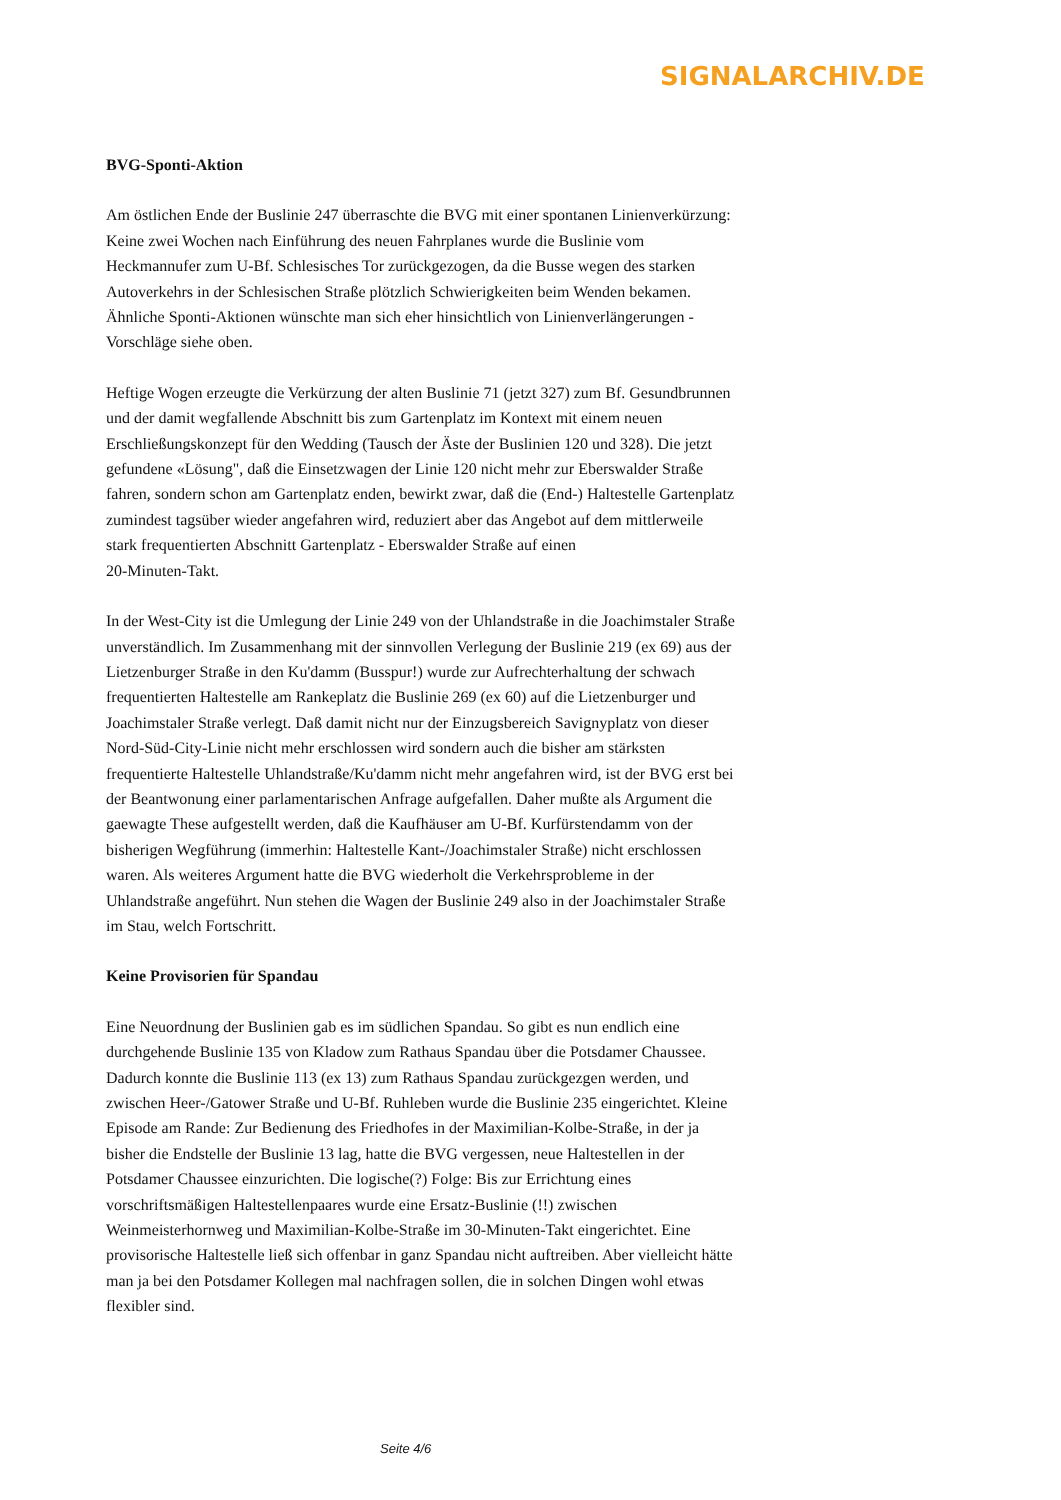SIGNALARCHIV.DE
BVG-Sponti-Aktion
Am östlichen Ende der Buslinie 247 überraschte die BVG mit einer spontanen Linienverkürzung: Keine zwei Wochen nach Einführung des neuen Fahrplanes wurde die Buslinie vom Heckmannufer zum U-Bf. Schlesisches Tor zurückgezogen, da die Busse wegen des starken Autoverkehrs in der Schlesischen Straße plötzlich Schwierigkeiten beim Wenden bekamen. Ähnliche Sponti-Aktionen wünschte man sich eher hinsichtlich von Linienverlängerungen - Vorschläge siehe oben.
Heftige Wogen erzeugte die Verkürzung der alten Buslinie 71 (jetzt 327) zum Bf. Gesundbrunnen und der damit wegfallende Abschnitt bis zum Gartenplatz im Kontext mit einem neuen Erschließungskonzept für den Wedding (Tausch der Äste der Buslinien 120 und 328). Die jetzt gefundene «Lösung", daß die Einsetzwagen der Linie 120 nicht mehr zur Eberswalder Straße fahren, sondern schon am Gartenplatz enden, bewirkt zwar, daß die (End-) Haltestelle Gartenplatz zumindest tagsüber wieder angefahren wird, reduziert aber das Angebot auf dem mittlerweile stark frequentierten Abschnitt Gartenplatz - Eberswalder Straße auf einen
20-Minuten-Takt.
In der West-City ist die Umlegung der Linie 249 von der Uhlandstraße in die Joachimstaler Straße unverständlich. Im Zusammenhang mit der sinnvollen Verlegung der Buslinie 219 (ex 69) aus der Lietzenburger Straße in den Ku'damm (Busspur!) wurde zur Aufrechterhaltung der schwach frequentierten Haltestelle am Rankeplatz die Buslinie 269 (ex 60) auf die Lietzenburger und Joachimstaler Straße verlegt. Daß damit nicht nur der Einzugsbereich Savignyplatz von dieser Nord-Süd-City-Linie nicht mehr erschlossen wird sondern auch die bisher am stärksten frequentierte Haltestelle Uhlandstraße/Ku'damm nicht mehr angefahren wird, ist der BVG erst bei der Beantwonung einer parlamentarischen Anfrage aufgefallen. Daher mußte als Argument die gaewagte These aufgestellt werden, daß die Kaufhäuser am U-Bf. Kurfürstendamm von der bisherigen Wegführung (immerhin: Haltestelle Kant-/Joachimstaler Straße) nicht erschlossen waren. Als weiteres Argument hatte die BVG wiederholt die Verkehrsprobleme in der Uhlandstraße angeführt. Nun stehen die Wagen der Buslinie 249 also in der Joachimstaler Straße im Stau, welch Fortschritt.
Keine Provisorien für Spandau
Eine Neuordnung der Buslinien gab es im südlichen Spandau. So gibt es nun endlich eine durchgehende Buslinie 135 von Kladow zum Rathaus Spandau über die Potsdamer Chaussee. Dadurch konnte die Buslinie 113 (ex 13) zum Rathaus Spandau zurückgezgen werden, und zwischen Heer-/Gatower Straße und U-Bf. Ruhleben wurde die Buslinie 235 eingerichtet. Kleine Episode am Rande: Zur Bedienung des Friedhofes in der Maximilian-Kolbe-Straße, in der ja bisher die Endstelle der Buslinie 13 lag, hatte die BVG vergessen, neue Haltestellen in der Potsdamer Chaussee einzurichten. Die logische(?) Folge: Bis zur Errichtung eines vorschriftsmäßigen Haltestellenpaares wurde eine Ersatz-Buslinie (!!) zwischen Weinmeisterhornweg und Maximilian-Kolbe-Straße im 30-Minuten-Takt eingerichtet. Eine provisorische Haltestelle ließ sich offenbar in ganz Spandau nicht auftreiben. Aber vielleicht hätte man ja bei den Potsdamer Kollegen mal nachfragen sollen, die in solchen Dingen wohl etwas flexibler sind.
Seite 4/6